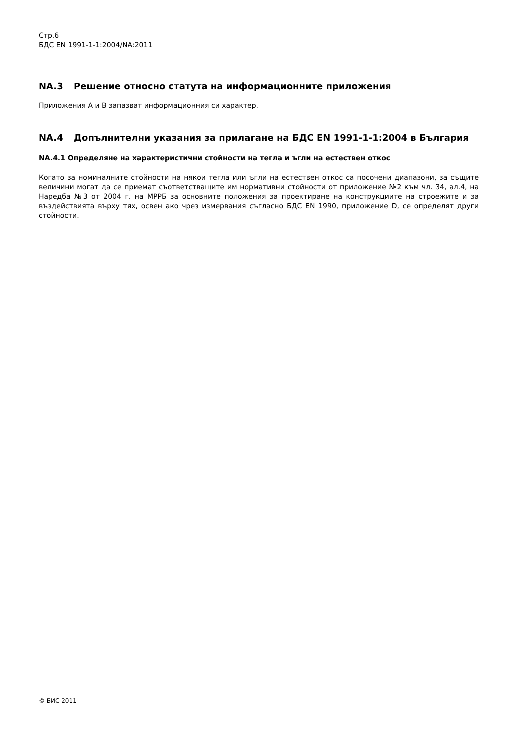Стр.6
БДС EN 1991-1-1:2004/NA:2011
NA.3 Решение относно статута на информационните приложения
Приложения А и В запазват информационния си характер.
NA.4 Допълнителни указания за прилагане на БДС EN 1991-1-1:2004 в България
NA.4.1 Определяне на характеристични стойности на тегла и ъгли на естествен откос
Когато за номиналните стойности на някои тегла или ъгли на естествен откос са посочени диапазони, за същите величини могат да се приемат съответстващите им нормативни стойности от приложение №2 към чл. 34, ал.4, на Наредба №3 от 2004 г. на МРРБ за основните положения за проектиране на конструкциите на строежите и за въздействията върху тях, освен ако чрез измервания съгласно БДС EN 1990, приложение D, се определят други стойности.
© БИС 2011